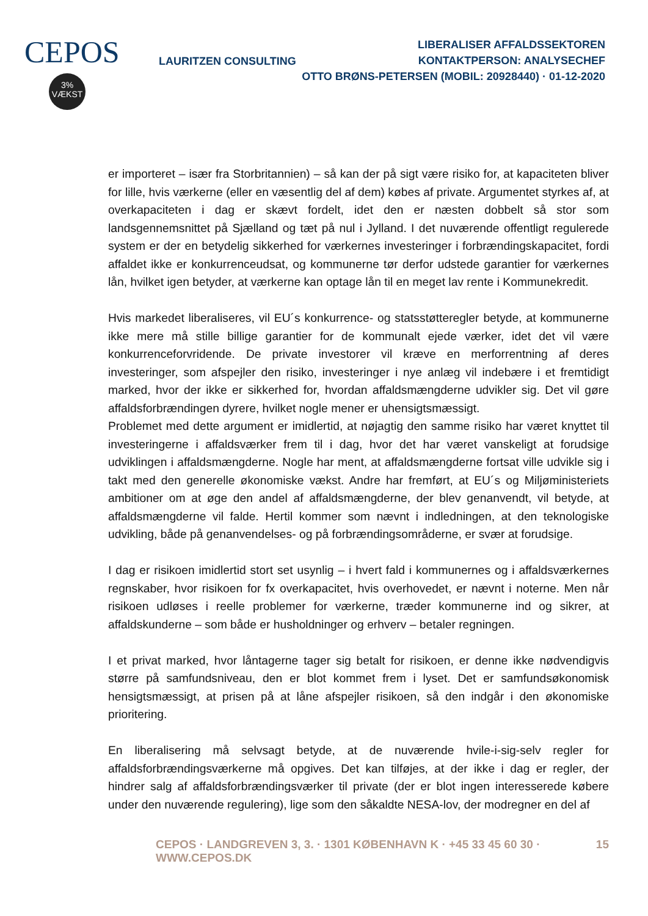CEPOS
3%
VÆKST
LAURITZEN CONSULTING
LIBERALISER AFFALDSSEKTOREN
KONTAKTPERSON: ANALYSECHEF
OTTO BRØNS-PETERSEN (MOBIL: 20928440) · 01-12-2020
er importeret – især fra Storbritannien) – så kan der på sigt være risiko for, at kapaciteten bliver for lille, hvis værkerne (eller en væsentlig del af dem) købes af private. Argumentet styrkes af, at overkapaciteten i dag er skævt fordelt, idet den er næsten dobbelt så stor som landsgennemsnittet på Sjælland og tæt på nul i Jylland. I det nuværende offentligt regulerede system er der en betydelig sikkerhed for værkernes investeringer i forbrændingskapacitet, fordi affaldet ikke er konkurrenceudsat, og kommunerne tør derfor udstede garantier for værkernes lån, hvilket igen betyder, at værkerne kan optage lån til en meget lav rente i Kommunekredit.
Hvis markedet liberaliseres, vil EU´s konkurrence- og statsstøtteregler betyde, at kommunerne ikke mere må stille billige garantier for de kommunalt ejede værker, idet det vil være konkurrenceforvridende. De private investorer vil kræve en merforrentning af deres investeringer, som afspejler den risiko, investeringer i nye anlæg vil indebære i et fremtidigt marked, hvor der ikke er sikkerhed for, hvordan affaldsmængderne udvikler sig. Det vil gøre affaldsforbrændingen dyrere, hvilket nogle mener er uhensigtsmæssigt.
Problemet med dette argument er imidlertid, at nøjagtig den samme risiko har været knyttet til investeringerne i affaldsværker frem til i dag, hvor det har været vanskeligt at forudsige udviklingen i affaldsmængderne. Nogle har ment, at affaldsmængderne fortsat ville udvikle sig i takt med den generelle økonomiske vækst. Andre har fremført, at EU´s og Miljøministeriets ambitioner om at øge den andel af affaldsmængderne, der blev genanvendt, vil betyde, at affaldsmængderne vil falde. Hertil kommer som nævnt i indledningen, at den teknologiske udvikling, både på genanvendelses- og på forbrændingsområderne, er svær at forudsige.
I dag er risikoen imidlertid stort set usynlig – i hvert fald i kommunernes og i affaldsværkernes regnskaber, hvor risikoen for fx overkapacitet, hvis overhovedet, er nævnt i noterne. Men når risikoen udløses i reelle problemer for værkerne, træder kommunerne ind og sikrer, at affaldskunderne – som både er husholdninger og erhverv – betaler regningen.
I et privat marked, hvor låntagerne tager sig betalt for risikoen, er denne ikke nødvendigvis større på samfundsniveau, den er blot kommet frem i lyset. Det er samfundsøkonomisk hensigtsmæssigt, at prisen på at låne afspejler risikoen, så den indgår i den økonomiske prioritering.
En liberalisering må selvsagt betyde, at de nuværende hvile-i-sig-selv regler for affaldsforbrændingsværkerne må opgives. Det kan tilføjes, at der ikke i dag er regler, der hindrer salg af affaldsforbrændingsværker til private (der er blot ingen interesserede købere under den nuværende regulering), lige som den såkaldte NESA-lov, der modregner en del af
CEPOS · LANDGREVEN 3, 3. · 1301 KØBENHAVN K · +45 33 45 60 30 · WWW.CEPOS.DK 15